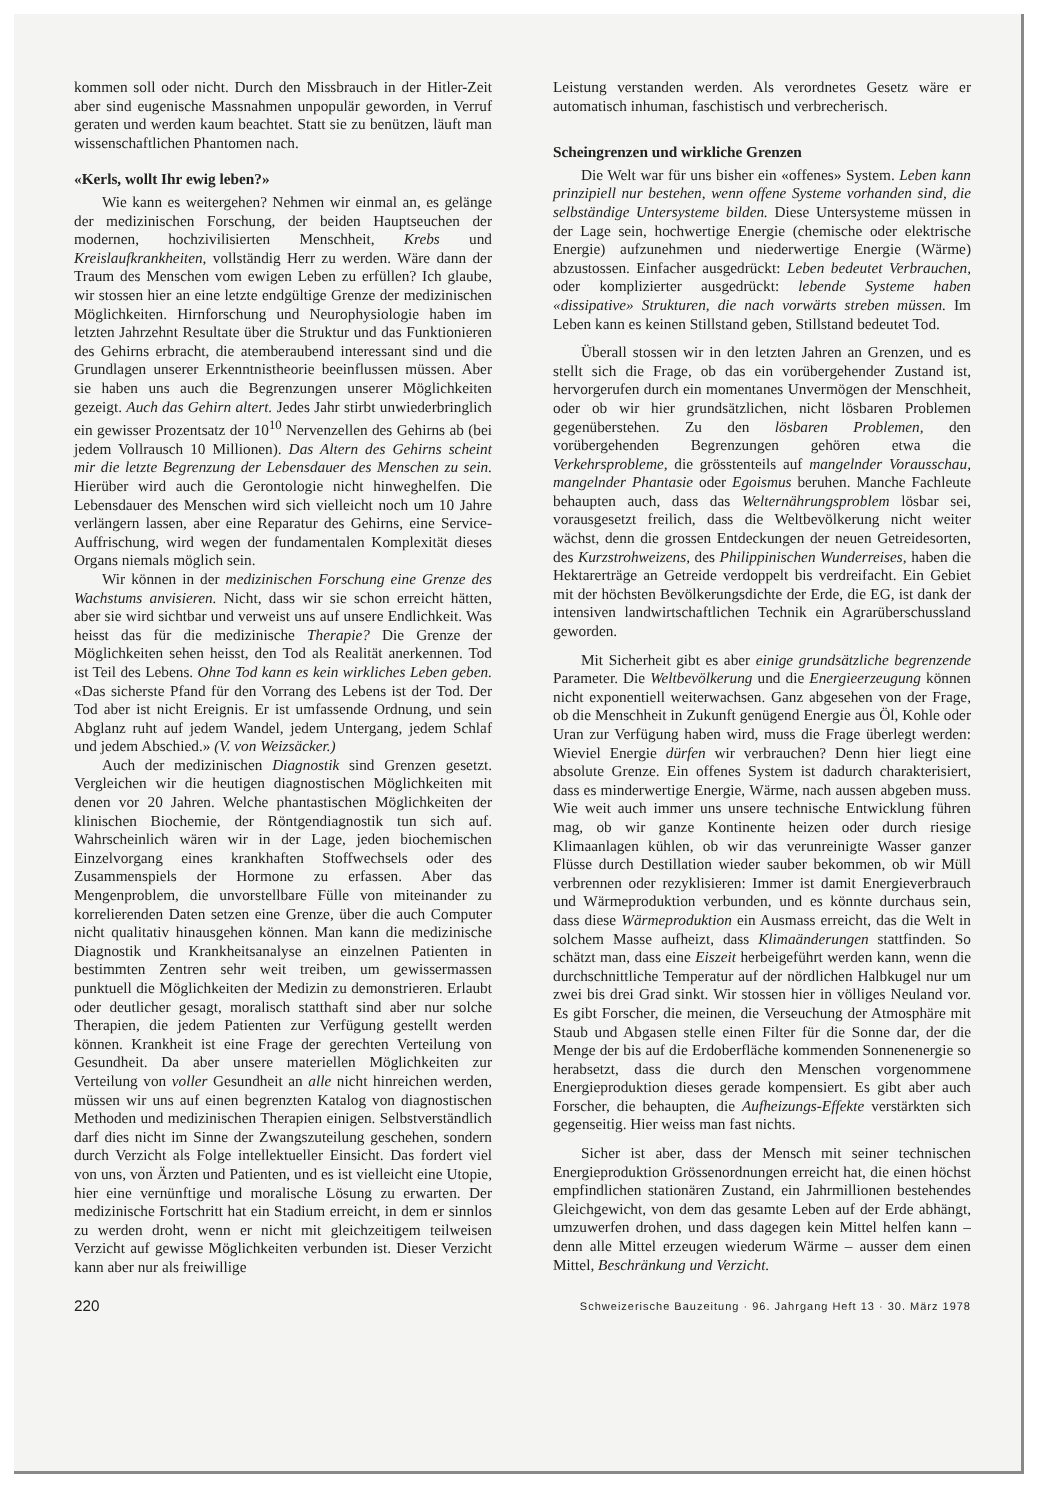kommen soll oder nicht. Durch den Missbrauch in der Hitler-Zeit aber sind eugenische Massnahmen unpopulär geworden, in Verruf geraten und werden kaum beachtet. Statt sie zu benützen, läuft man wissenschaftlichen Phantomen nach.
«Kerls, wollt Ihr ewig leben?»
Wie kann es weitergehen? Nehmen wir einmal an, es gelänge der medizinischen Forschung, der beiden Hauptseuchen der modernen, hochzivilisierten Menschheit, Krebs und Kreislaufkrankheiten, vollständig Herr zu werden. Wäre dann der Traum des Menschen vom ewigen Leben zu erfüllen? Ich glaube, wir stossen hier an eine letzte endgültige Grenze der medizinischen Möglichkeiten. Hirnforschung und Neurophysiologie haben im letzten Jahrzehnt Resultate über die Struktur und das Funktionieren des Gehirns erbracht, die atemberaubend interessant sind und die Grundlagen unserer Erkenntnistheorie beeinflussen müssen. Aber sie haben uns auch die Begrenzungen unserer Möglichkeiten gezeigt. Auch das Gehirn altert. Jedes Jahr stirbt unwiederbringlich ein gewisser Prozentsatz der 10<sup>10</sup> Nervenzellen des Gehirns ab (bei jedem Vollrausch 10 Millionen). Das Altern des Gehirns scheint mir die letzte Begrenzung der Lebensdauer des Menschen zu sein. Hierüber wird auch die Gerontologie nicht hinweghelfen. Die Lebensdauer des Menschen wird sich vielleicht noch um 10 Jahre verlängern lassen, aber eine Reparatur des Gehirns, eine Service-Auffrischung, wird wegen der fundamentalen Komplexität dieses Organs niemals möglich sein.
Wir können in der medizinischen Forschung eine Grenze des Wachstums anvisieren. Nicht, dass wir sie schon erreicht hätten, aber sie wird sichtbar und verweist uns auf unsere Endlichkeit. Was heisst das für die medizinische Therapie? Die Grenze der Möglichkeiten sehen heisst, den Tod als Realität anerkennen. Tod ist Teil des Lebens. Ohne Tod kann es kein wirkliches Leben geben. «Das sicherste Pfand für den Vorrang des Lebens ist der Tod. Der Tod aber ist nicht Ereignis. Er ist umfassende Ordnung, und sein Abglanz ruht auf jedem Wandel, jedem Untergang, jedem Schlaf und jedem Abschied.» (V. von Weizsäcker.)
Auch der medizinischen Diagnostik sind Grenzen gesetzt. Vergleichen wir die heutigen diagnostischen Möglichkeiten mit denen vor 20 Jahren. Welche phantastischen Möglichkeiten der klinischen Biochemie, der Röntgendiagnostik tun sich auf. Wahrscheinlich wären wir in der Lage, jeden biochemischen Einzelvorgang eines krankhaften Stoffwechsels oder des Zusammenspiels der Hormone zu erfassen. Aber das Mengenproblem, die unvorstellbare Fülle von miteinander zu korrelierenden Daten setzen eine Grenze, über die auch Computer nicht qualitativ hinausgehen können. Man kann die medizinische Diagnostik und Krankheitsanalyse an einzelnen Patienten in bestimmten Zentren sehr weit treiben, um gewissermassen punktuell die Möglichkeiten der Medizin zu demonstrieren. Erlaubt oder deutlicher gesagt, moralisch statthaft sind aber nur solche Therapien, die jedem Patienten zur Verfügung gestellt werden können. Krankheit ist eine Frage der gerechten Verteilung von Gesundheit. Da aber unsere materiellen Möglichkeiten zur Verteilung von voller Gesundheit an alle nicht hinreichen werden, müssen wir uns auf einen begrenzten Katalog von diagnostischen Methoden und medizinischen Therapien einigen. Selbstverständlich darf dies nicht im Sinne der Zwangszuteilung geschehen, sondern durch Verzicht als Folge intellektueller Einsicht. Das fordert viel von uns, von Ärzten und Patienten, und es ist vielleicht eine Utopie, hier eine vernünftige und moralische Lösung zu erwarten. Der medizinische Fortschritt hat ein Stadium erreicht, in dem er sinnlos zu werden droht, wenn er nicht mit gleichzeitigem teilweisen Verzicht auf gewisse Möglichkeiten verbunden ist. Dieser Verzicht kann aber nur als freiwillige
Leistung verstanden werden. Als verordnetes Gesetz wäre er automatisch inhuman, faschistisch und verbrecherisch.
Scheingrenzen und wirkliche Grenzen
Die Welt war für uns bisher ein «offenes» System. Leben kann prinzipiell nur bestehen, wenn offene Systeme vorhanden sind, die selbständige Untersysteme bilden. Diese Untersysteme müssen in der Lage sein, hochwertige Energie (chemische oder elektrische Energie) aufzunehmen und niederwertige Energie (Wärme) abzustossen. Einfacher ausgedrückt: Leben bedeutet Verbrauchen, oder komplizierter ausgedrückt: lebende Systeme haben «dissipative» Strukturen, die nach vorwärts streben müssen. Im Leben kann es keinen Stillstand geben, Stillstand bedeutet Tod.
Überall stossen wir in den letzten Jahren an Grenzen, und es stellt sich die Frage, ob das ein vorübergehender Zustand ist, hervorgerufen durch ein momentanes Unvermögen der Menschheit, oder ob wir hier grundsätzlichen, nicht lösbaren Problemen gegenüberstehen. Zu den lösbaren Problemen, den vorübergehenden Begrenzungen gehören etwa die Verkehrsprobleme, die grösstenteils auf mangelnder Vorausschau, mangelnder Phantasie oder Egoismus beruhen. Manche Fachleute behaupten auch, dass das Welternährungsproblem lösbar sei, vorausgesetzt freilich, dass die Weltbevölkerung nicht weiter wächst, denn die grossen Entdeckungen der neuen Getreidesorten, des Kurzstrohweizens, des Philippinischen Wunderreises, haben die Hektarerträge an Getreide verdoppelt bis verdreifacht. Ein Gebiet mit der höchsten Bevölkerungsdichte der Erde, die EG, ist dank der intensiven landwirtschaftlichen Technik ein Agrarüberschussland geworden.
Mit Sicherheit gibt es aber einige grundsätzliche begrenzende Parameter. Die Weltbevölkerung und die Energieerzeugung können nicht exponentiell weiterwachsen. Ganz abgesehen von der Frage, ob die Menschheit in Zukunft genügend Energie aus Öl, Kohle oder Uran zur Verfügung haben wird, muss die Frage überlegt werden: Wieviel Energie dürfen wir verbrauchen? Denn hier liegt eine absolute Grenze. Ein offenes System ist dadurch charakterisiert, dass es minderwertige Energie, Wärme, nach aussen abgeben muss. Wie weit auch immer uns unsere technische Entwicklung führen mag, ob wir ganze Kontinente heizen oder durch riesige Klimaanlagen kühlen, ob wir das verunreinigte Wasser ganzer Flüsse durch Destillation wieder sauber bekommen, ob wir Müll verbrennen oder rezyklisieren: Immer ist damit Energieverbrauch und Wärmeproduktion verbunden, und es könnte durchaus sein, dass diese Wärmeproduktion ein Ausmass erreicht, das die Welt in solchem Masse aufheizt, dass Klimaänderungen stattfinden. So schätzt man, dass eine Eiszeit herbeigeführt werden kann, wenn die durchschnittliche Temperatur auf der nördlichen Halbkugel nur um zwei bis drei Grad sinkt. Wir stossen hier in völliges Neuland vor. Es gibt Forscher, die meinen, die Verseuchung der Atmosphäre mit Staub und Abgasen stelle einen Filter für die Sonne dar, der die Menge der bis auf die Erdoberfläche kommenden Sonnenenergie so herabsetzt, dass die durch den Menschen vorgenommene Energieproduktion dieses gerade kompensiert. Es gibt aber auch Forscher, die behaupten, die Aufheizungs-Effekte verstärkten sich gegenseitig. Hier weiss man fast nichts.
Sicher ist aber, dass der Mensch mit seiner technischen Energieproduktion Grössenordnungen erreicht hat, die einen höchst empfindlichen stationären Zustand, ein Jahrmillionen bestehendes Gleichgewicht, von dem das gesamte Leben auf der Erde abhängt, umzuwerfen drohen, und dass dagegen kein Mittel helfen kann – denn alle Mittel erzeugen wiederum Wärme – ausser dem einen Mittel, Beschränkung und Verzicht.
220 Schweizerische Bauzeitung · 96. Jahrgang Heft 13 · 30. März 1978